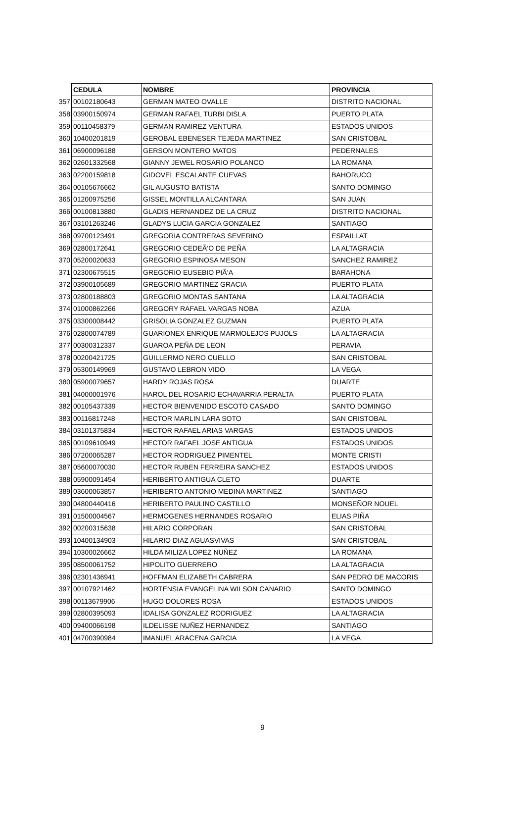| | CEDULA | NOMBRE | PROVINCIA |
| 357 | 00102180643 | GERMAN MATEO OVALLE | DISTRITO NACIONAL |
| 358 | 03900150974 | GERMAN RAFAEL TURBI DISLA | PUERTO PLATA |
| 359 | 00110458379 | GERMAN RAMIREZ VENTURA | ESTADOS UNIDOS |
| 360 | 10400201819 | GEROBAL EBENESER TEJEDA MARTINEZ | SAN CRISTOBAL |
| 361 | 06900096188 | GERSON MONTERO MATOS | PEDERNALES |
| 362 | 02601332568 | GIANNY JEWEL ROSARIO POLANCO | LA ROMANA |
| 363 | 02200159818 | GIDOVEL ESCALANTE CUEVAS | BAHORUCO |
| 364 | 00105676662 | GIL AUGUSTO BATISTA | SANTO DOMINGO |
| 365 | 01200975256 | GISSEL MONTILLA ALCANTARA | SAN JUAN |
| 366 | 00100813880 | GLADIS HERNANDEZ DE LA CRUZ | DISTRITO NACIONAL |
| 367 | 03101263246 | GLADYS LUCIA GARCIA GONZALEZ | SANTIAGO |
| 368 | 09700123491 | GREGORIA CONTRERAS SEVERINO | ESPAILLAT |
| 369 | 02800172641 | GREGORIO CEDEÃ‘O DE PEÑA | LA ALTAGRACIA |
| 370 | 05200020633 | GREGORIO ESPINOSA MESON | SANCHEZ RAMIREZ |
| 371 | 02300675515 | GREGORIO EUSEBIO PIÃ‘A | BARAHONA |
| 372 | 03900105689 | GREGORIO MARTINEZ GRACIA | PUERTO PLATA |
| 373 | 02800188803 | GREGORIO MONTAS SANTANA | LA ALTAGRACIA |
| 374 | 01000862266 | GREGORY RAFAEL VARGAS NOBA | AZUA |
| 375 | 03300008442 | GRISOLIA GONZALEZ GUZMAN | PUERTO PLATA |
| 376 | 02800074789 | GUARIONEX ENRIQUE MARMOLEJOS PUJOLS | LA ALTAGRACIA |
| 377 | 00300312337 | GUAROA PEÑA DE LEON | PERAVIA |
| 378 | 00200421725 | GUILLERMO NERO CUELLO | SAN CRISTOBAL |
| 379 | 05300149969 | GUSTAVO LEBRON VIDO | LA VEGA |
| 380 | 05900079657 | HARDY ROJAS ROSA | DUARTE |
| 381 | 04000001976 | HAROL DEL ROSARIO ECHAVARRIA PERALTA | PUERTO PLATA |
| 382 | 00105437339 | HECTOR BIENVENIDO ESCOTO CASADO | SANTO DOMINGO |
| 383 | 00116817248 | HECTOR MARLIN LARA SOTO | SAN CRISTOBAL |
| 384 | 03101375834 | HECTOR RAFAEL ARIAS VARGAS | ESTADOS UNIDOS |
| 385 | 00109610949 | HECTOR RAFAEL JOSE ANTIGUA | ESTADOS UNIDOS |
| 386 | 07200065287 | HECTOR RODRIGUEZ PIMENTEL | MONTE CRISTI |
| 387 | 05600070030 | HECTOR RUBEN FERREIRA SANCHEZ | ESTADOS UNIDOS |
| 388 | 05900091454 | HERIBERTO ANTIGUA CLETO | DUARTE |
| 389 | 03600063857 | HERIBERTO ANTONIO MEDINA MARTINEZ | SANTIAGO |
| 390 | 04800440416 | HERIBERTO PAULINO CASTILLO | MONSEÑOR NOUEL |
| 391 | 01500004567 | HERMOGENES HERNANDES ROSARIO | ELIAS PIÑA |
| 392 | 00200315638 | HILARIO CORPORAN | SAN CRISTOBAL |
| 393 | 10400134903 | HILARIO DIAZ AGUASVIVAS | SAN CRISTOBAL |
| 394 | 10300026662 | HILDA MILIZA LOPEZ NUÑEZ | LA ROMANA |
| 395 | 08500061752 | HIPOLITO GUERRERO | LA ALTAGRACIA |
| 396 | 02301436941 | HOFFMAN ELIZABETH CABRERA | SAN PEDRO DE MACORIS |
| 397 | 00107921462 | HORTENSIA EVANGELINA WILSON CANARIO | SANTO DOMINGO |
| 398 | 00113679906 | HUGO DOLORES ROSA | ESTADOS UNIDOS |
| 399 | 02800395093 | IDALISA GONZALEZ RODRIGUEZ | LA ALTAGRACIA |
| 400 | 09400066198 | ILDELISSE NUÑEZ HERNANDEZ | SANTIAGO |
| 401 | 04700390984 | IMANUEL ARACENA GARCIA | LA VEGA |
9